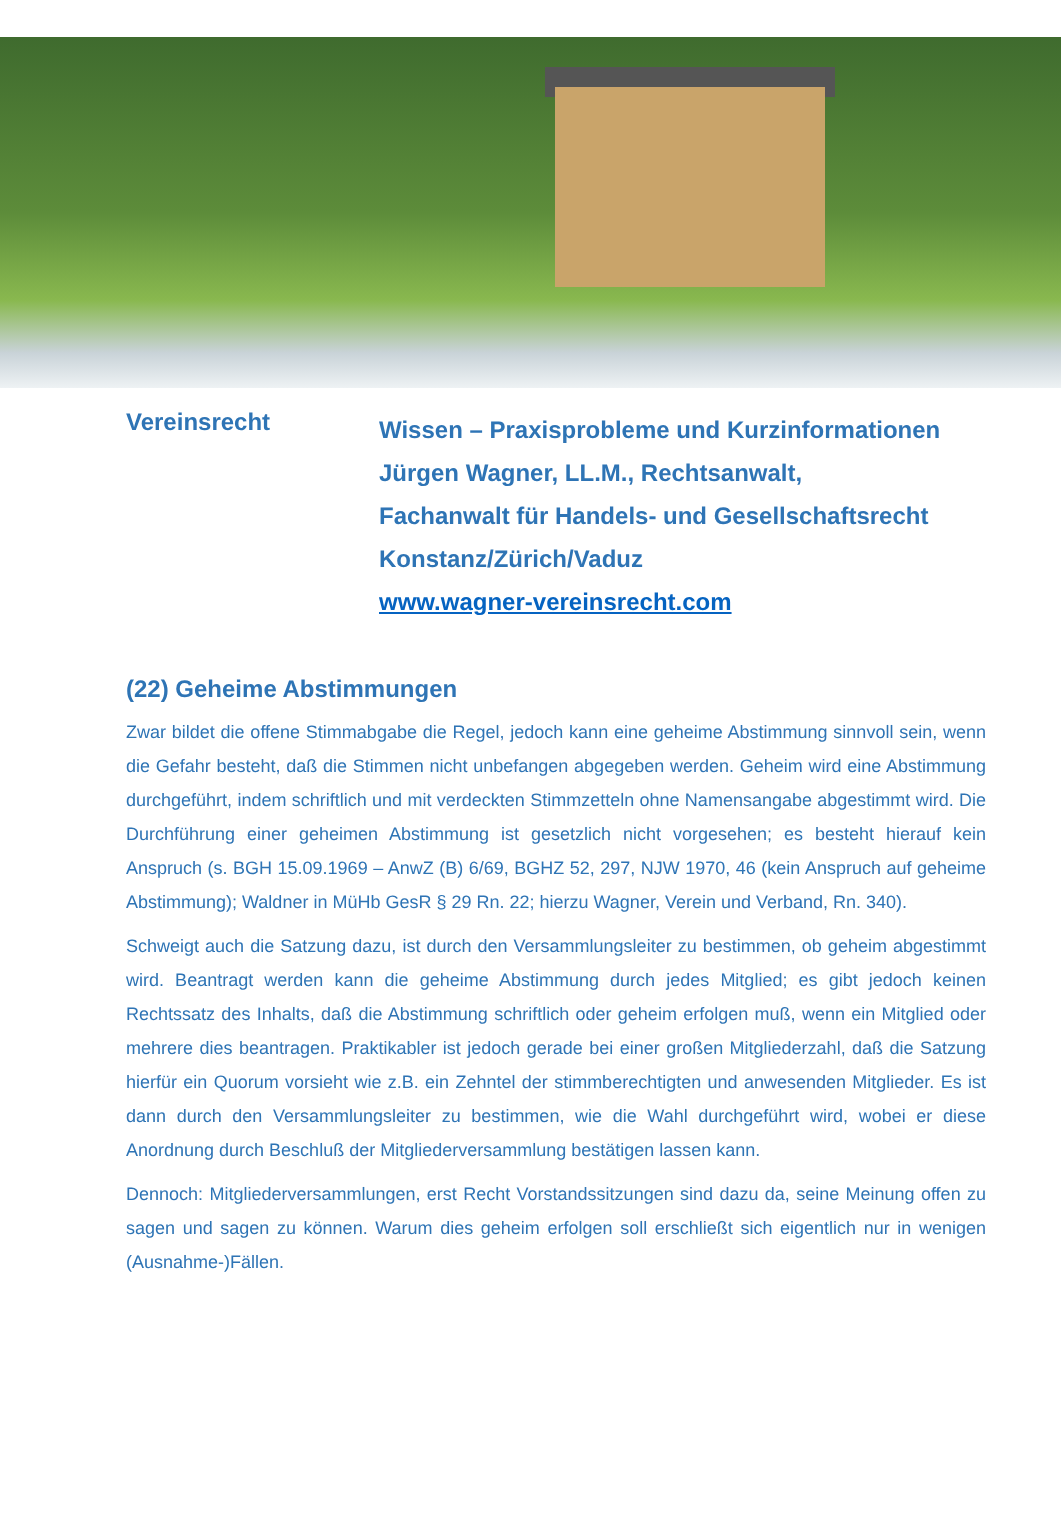Vereinsrecht
Wissen – Praxisprobleme und Kurzinformationen
Jürgen Wagner, LL.M., Rechtsanwalt,
Fachanwalt für Handels- und Gesellschaftsrecht
Konstanz/Zürich/Vaduz
www.wagner-vereinsrecht.com
(22) Geheime Abstimmungen
Zwar bildet die offene Stimmabgabe die Regel, jedoch kann eine geheime Abstimmung sinnvoll sein, wenn die Gefahr besteht, daß die Stimmen nicht unbefangen abgegeben werden. Geheim wird eine Abstimmung durchgeführt, indem schriftlich und mit verdeckten Stimmzetteln ohne Namensangabe abgestimmt wird. Die Durchführung einer geheimen Abstimmung ist gesetzlich nicht vorgesehen; es besteht hierauf kein Anspruch (s. BGH 15.09.1969 – AnwZ (B) 6/69, BGHZ 52, 297, NJW 1970, 46 (kein Anspruch auf geheime Abstimmung); Waldner in MüHb GesR § 29 Rn. 22; hierzu Wagner, Verein und Verband, Rn. 340).
Schweigt auch die Satzung dazu, ist durch den Versammlungsleiter zu bestimmen, ob geheim abgestimmt wird. Beantragt werden kann die geheime Abstimmung durch jedes Mitglied; es gibt jedoch keinen Rechtssatz des Inhalts, daß die Abstimmung schriftlich oder geheim erfolgen muß, wenn ein Mitglied oder mehrere dies beantragen. Praktikabler ist jedoch gerade bei einer großen Mitgliederzahl, daß die Satzung hierfür ein Quorum vorsieht wie z.B. ein Zehntel der stimmberechtigten und anwesenden Mitglieder. Es ist dann durch den Versammlungsleiter zu bestimmen, wie die Wahl durchgeführt wird, wobei er diese Anordnung durch Beschluß der Mitgliederversammlung bestätigen lassen kann.
Dennoch: Mitgliederversammlungen, erst Recht Vorstandssitzungen sind dazu da, seine Meinung offen zu sagen und sagen zu können. Warum dies geheim erfolgen soll erschließt sich eigentlich nur in wenigen (Ausnahme-)Fällen.